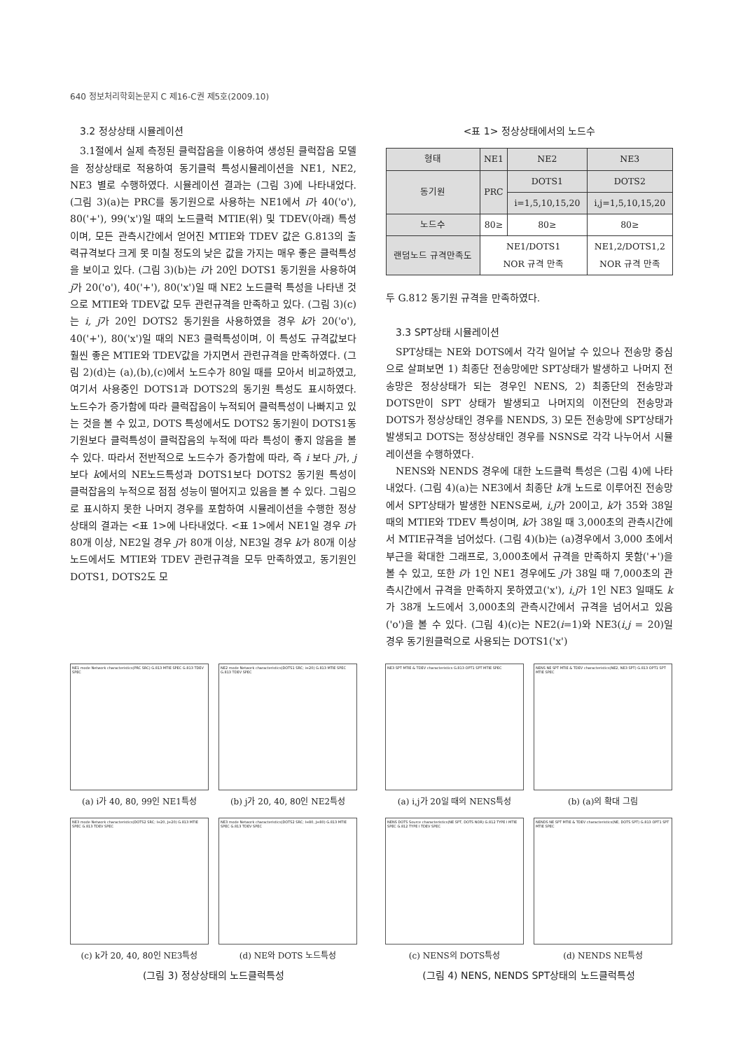640 정보처리학회논문지 C 제16-C권 제5호(2009.10)
3.2 정상상태 시뮬레이션
3.1절에서 실제 측정된 클럭잡음을 이용하여 생성된 클럭잡음 모델을 정상상태로 적용하여 동기클럭 특성시뮬레이션을 NE1, NE2, NE3 별로 수행하였다. 시뮬레이션 결과는 (그림 3)에 나타내었다. (그림 3)(a)는 PRC를 동기원으로 사용하는 NE1에서 i가 40('o'), 80('+'), 99('x')일 때의 노드클럭 MTIE(위) 및 TDEV(아래) 특성이며, 모든 관측시간에서 얻어진 MTIE와 TDEV 값은 G.813의 출력규격보다 크게 못 미칠 정도의 낮은 값을 가지는 매우 좋은 클럭특성을 보이고 있다. (그림 3)(b)는 i가 20인 DOTS1 동기원을 사용하여 j가 20('o'), 40('+'), 80('x')일 때 NE2 노드클럭 특성을 나타낸 것으로 MTIE와 TDEV값 모두 관련규격을 만족하고 있다. (그림 3)(c)는 i, j가 20인 DOTS2 동기원을 사용하였을 경우 k가 20('o'), 40('+'), 80('x')일 때의 NE3 클럭특성이며, 이 특성도 규격값보다 훨씬 좋은 MTIE와 TDEV값을 가지면서 관련규격을 만족하였다. (그림 2)(d)는 (a),(b),(c)에서 노드수가 80일 때를 모아서 비교하였고, 여기서 사용중인 DOTS1과 DOTS2의 동기원 특성도 표시하였다. 노드수가 증가함에 따라 클럭잡음이 누적되어 클럭특성이 나빠지고 있는 것을 볼 수 있고, DOTS 특성에서도 DOTS2 동기원이 DOTS1동기원보다 클럭특성이 클럭잡음의 누적에 따라 특성이 좋지 않음을 볼 수 있다. 따라서 전반적으로 노드수가 증가함에 따라, 즉 i 보다 j가, j 보다 k에서의 NE노드특성과 DOTS1보다 DOTS2 동기원 특성이 클럭잡음의 누적으로 점점 성능이 떨어지고 있음을 볼 수 있다. 그림으로 표시하지 못한 나머지 경우를 포함하여 시뮬레이션을 수행한 정상상태의 결과는 <표 1>에 나타내었다. <표 1>에서 NE1일 경우 i가 80개 이상, NE2일 경우 j가 80개 이상, NE3일 경우 k가 80개 이상 노드에서도 MTIE와 TDEV 관련규격을 모두 만족하였고, 동기원인 DOTS1, DOTS2도 모
<표 1> 정상상태에서의 노드수
| 형태 | NE1 | NE2 | NE3 |
| --- | --- | --- | --- |
| 동기원 | PRC | DOTS1 | DOTS2 |
| | | i=1,5,10,15,20 | i,j=1,5,10,15,20 |
| 노드수 | 80≥ | 80≥ | 80≥ |
| 랜덤노드 규격만족도 | NE1/DOTS1 NOR 규격 만족 | | NE1,2/DOTS1,2 NOR 규격 만족 |
두 G.812 동기원 규격을 만족하였다.
3.3 SPT상태 시뮬레이션
SPT상태는 NE와 DOTS에서 각각 일어날 수 있으나 전송망 중심으로 살펴보면 1) 최종단 전송망에만 SPT상태가 발생하고 나머지 전송망은 정상상태가 되는 경우인 NENS, 2) 최종단의 전송망과 DOTS만이 SPT 상태가 발생되고 나머지의 이전단의 전송망과 DOTS가 정상상태인 경우를 NENDS, 3) 모든 전송망에 SPT상태가 발생되고 DOTS는 정상상태인 경우를 NSNS로 각각 나누어서 시뮬레이션을 수행하였다.
NENS와 NENDS 경우에 대한 노드클럭 특성은 (그림 4)에 나타내었다. (그림 4)(a)는 NE3에서 최종단 k개 노드로 이루어진 전송망에서 SPT상태가 발생한 NENS로써, i,j가 20이고, k가 35와 38일 때의 MTIE와 TDEV 특성이며, k가 38일 때 3,000초의 관측시간에서 MTIE규격을 넘어섰다. (그림 4)(b)는 (a)경우에서 3,000 초에서 부근을 확대한 그래프로, 3,000초에서 규격을 만족하지 못함('+')을 볼 수 있고, 또한 i가 1인 NE1 경우에도 j가 38일 때 7,000초의 관측시간에서 규격을 만족하지 못하였고('x'), i,j가 1인 NE3 일때도 k가 38개 노드에서 3,000초의 관측시간에서 규격을 넘어서고 있음('o')을 볼 수 있다. (그림 4)(c)는 NE2(i=1)와 NE3(i,j = 20)일 경우 동기원클럭으로 사용되는 DOTS1('x')
NE1 mode Network characteristics(PRC SRC) G.813 MTIE SPEC G.813 TDEV SPEC
(a) i가 40, 80, 99인 NE1특성
NE2 mode Network characteristics(DOTS1 SRC; i=20) G.813 MTIE SPEC G.813 TDEV SPEC
(b) j가 20, 40, 80인 NE2특성
NE3 mode Network characteristics(DOTS2 SRC; I=20, J=20) G.813 MTIE SPEC G.813 TDEV SPEC
(c) k가 20, 40, 80인 NE3특성
NE3 mode Network characteristics(DOTS2 SRC; I=80, J=80) G.813 MTIE SPEC G.813 TDEV SPEC
(d) NE와 DOTS 노드특성
(그림 3) 정상상태의 노드클럭특성
NE3 SPT MTIE & TDEV characteristics G.813 OPT1 SPT MTIE SPEC
(a) i,j가 20일 때의 NENS특성
NENS NE SPT MTIE & TDEV characteristics(NE2, NE3 SPT) G.813 OPT1 SPT MTIE SPEC
(b) (a)의 확대 그림
NENS DOTS Source characteristics(NE SPT, DOTS NOR) G.812 TYPE I MTIE SPEC G.812 TYPE I TDEV SPEC
(c) NENS의 DOTS특성
NENDS NE SPT MTIE & TDEV characteristics(NE, DOTS SPT) G.813 OPT1 SPT MTIE SPEC
(d) NENDS NE특성
(그림 4) NENS, NENDS SPT상태의 노드클럭특성